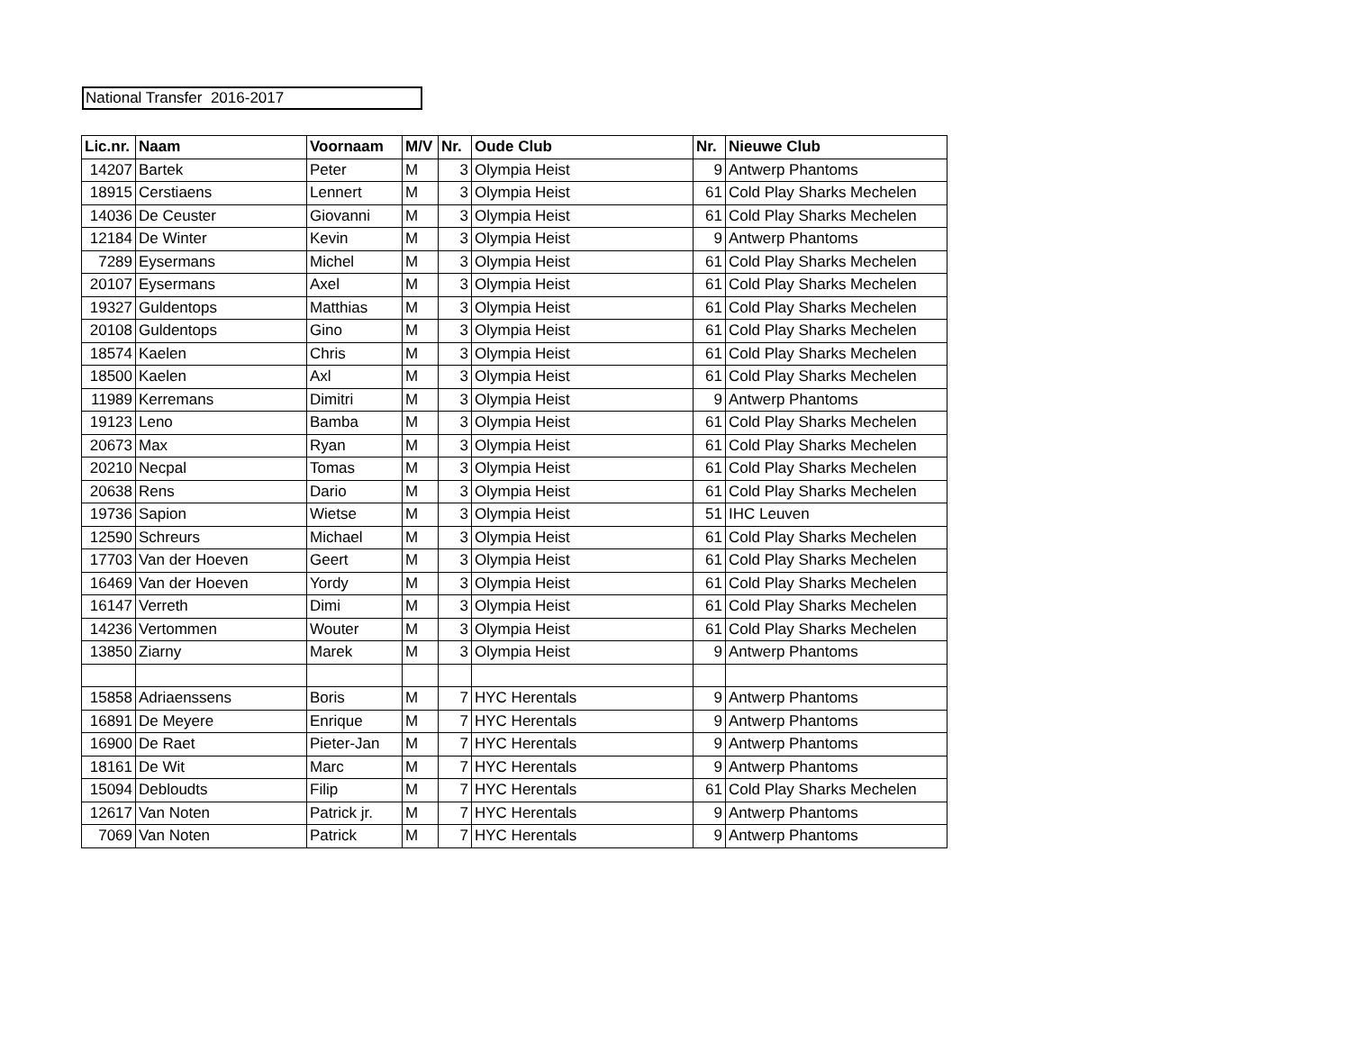National Transfer 2016-2017
| Lic.nr. | Naam | Voornaam | M/V | Nr. | Oude Club | Nr. | Nieuwe Club |
| --- | --- | --- | --- | --- | --- | --- | --- |
| 14207 | Bartek | Peter | M | 3 | Olympia Heist | 9 | Antwerp Phantoms |
| 18915 | Cerstiaens | Lennert | M | 3 | Olympia Heist | 61 | Cold Play Sharks Mechelen |
| 14036 | De Ceuster | Giovanni | M | 3 | Olympia Heist | 61 | Cold Play Sharks Mechelen |
| 12184 | De Winter | Kevin | M | 3 | Olympia Heist | 9 | Antwerp Phantoms |
| 7289 | Eysermans | Michel | M | 3 | Olympia Heist | 61 | Cold Play Sharks Mechelen |
| 20107 | Eysermans | Axel | M | 3 | Olympia Heist | 61 | Cold Play Sharks Mechelen |
| 19327 | Guldentops | Matthias | M | 3 | Olympia Heist | 61 | Cold Play Sharks Mechelen |
| 20108 | Guldentops | Gino | M | 3 | Olympia Heist | 61 | Cold Play Sharks Mechelen |
| 18574 | Kaelen | Chris | M | 3 | Olympia Heist | 61 | Cold Play Sharks Mechelen |
| 18500 | Kaelen | Axl | M | 3 | Olympia Heist | 61 | Cold Play Sharks Mechelen |
| 11989 | Kerremans | Dimitri | M | 3 | Olympia Heist | 9 | Antwerp Phantoms |
| 19123 | Leno | Bamba | M | 3 | Olympia Heist | 61 | Cold Play Sharks Mechelen |
| 20673 | Max | Ryan | M | 3 | Olympia Heist | 61 | Cold Play Sharks Mechelen |
| 20210 | Necpal | Tomas | M | 3 | Olympia Heist | 61 | Cold Play Sharks Mechelen |
| 20638 | Rens | Dario | M | 3 | Olympia Heist | 61 | Cold Play Sharks Mechelen |
| 19736 | Sapion | Wietse | M | 3 | Olympia Heist | 51 | IHC Leuven |
| 12590 | Schreurs | Michael | M | 3 | Olympia Heist | 61 | Cold Play Sharks Mechelen |
| 17703 | Van der Hoeven | Geert | M | 3 | Olympia Heist | 61 | Cold Play Sharks Mechelen |
| 16469 | Van der Hoeven | Yordy | M | 3 | Olympia Heist | 61 | Cold Play Sharks Mechelen |
| 16147 | Verreth | Dimi | M | 3 | Olympia Heist | 61 | Cold Play Sharks Mechelen |
| 14236 | Vertommen | Wouter | M | 3 | Olympia Heist | 61 | Cold Play Sharks Mechelen |
| 13850 | Ziarny | Marek | M | 3 | Olympia Heist | 9 | Antwerp Phantoms |
| 15858 | Adriaenssens | Boris | M | 7 | HYC Herentals | 9 | Antwerp Phantoms |
| 16891 | De Meyere | Enrique | M | 7 | HYC Herentals | 9 | Antwerp Phantoms |
| 16900 | De Raet | Pieter-Jan | M | 7 | HYC Herentals | 9 | Antwerp Phantoms |
| 18161 | De Wit | Marc | M | 7 | HYC Herentals | 9 | Antwerp Phantoms |
| 15094 | Debloudts | Filip | M | 7 | HYC Herentals | 61 | Cold Play Sharks Mechelen |
| 12617 | Van Noten | Patrick jr. | M | 7 | HYC Herentals | 9 | Antwerp Phantoms |
| 7069 | Van Noten | Patrick | M | 7 | HYC Herentals | 9 | Antwerp Phantoms |